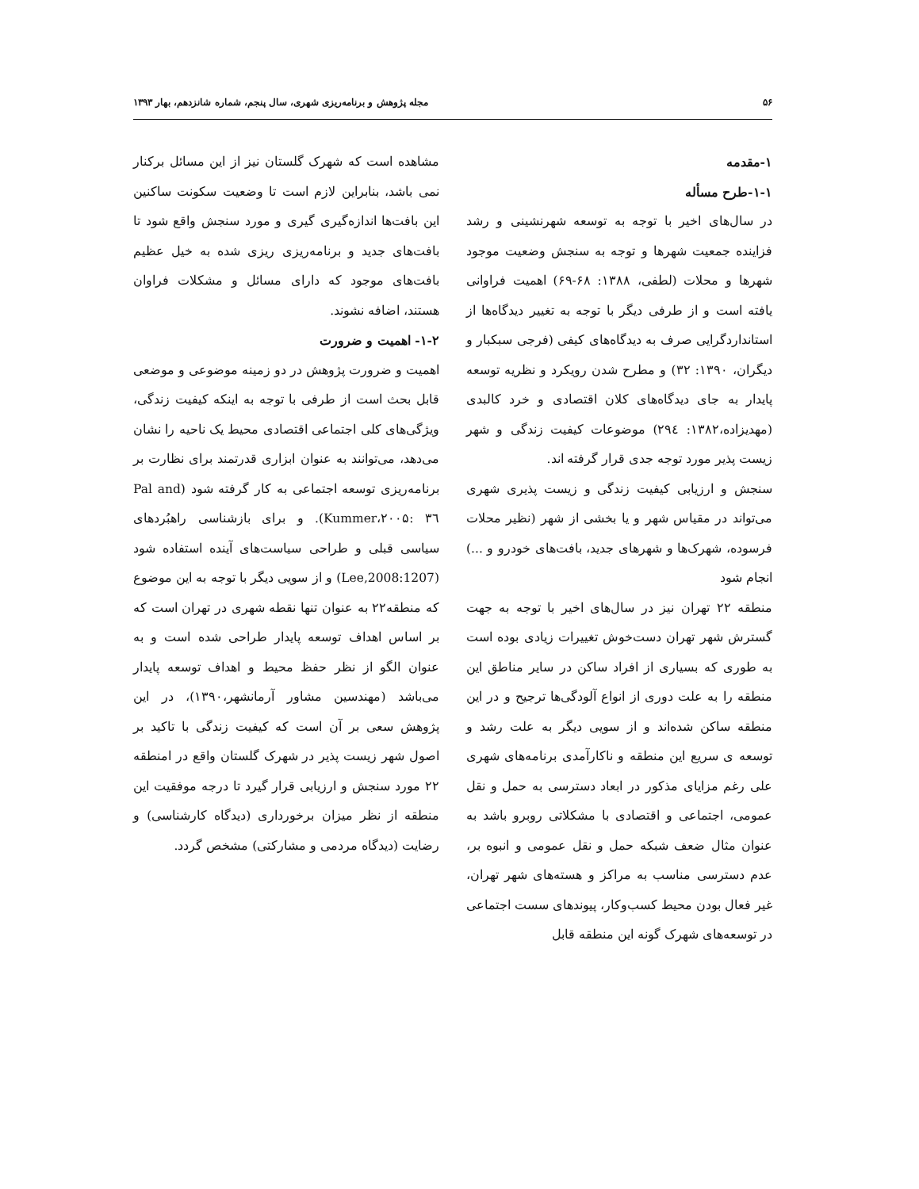۵۶ مجله پژوهش و برنامه‌ریزی شهری، سال پنجم، شماره شانزدهم، بهار ۱۳۹۳
۱-مقدمه
۱-۱-طرح مسأله
در سال‌های اخیر با توجه به توسعه شهرنشینی و رشد فزاینده جمعیت شهرها و توجه به سنجش وضعیت موجود شهرها و محلات (لطفی، ۱۳۸۸: ۶۸-۶۹) اهمیت فراوانی یافته است و از طرفی دیگر با توجه به تغییر دیدگاه‌ها از استانداردگرایی صرف به دیدگاه‌های کیفی (فرجی سبکبار و دیگران، ۱۳۹۰: ۳۲) و مطرح شدن رویکرد و نظریه توسعه پایدار به جای دیدگاه‌های کلان اقتصادی و خرد کالبدی (مهدیزاده،۱۳۸۲: ۲۹٤) موضوعات کیفیت زندگی و شهر زیست پذیر مورد توجه جدی قرار گرفته اند.
سنجش و ارزیابی کیفیت زندگی و زیست پذیری شهری می‌تواند در مقیاس شهر و یا بخشی از شهر (نظیر محلات فرسوده، شهرک‌ها و شهرهای جدید، بافت‌های خودرو و ...) انجام شود
منطقه ۲۲ تهران نیز در سال‌های اخیر با توجه به جهت گسترش شهر تهران دست‌خوش تغییرات زیادی بوده است به طوری که بسیاری از افراد ساکن در سایر مناطق این منطقه را به علت دوری از انواع آلودگی‌ها ترجیح و در این منطقه ساکن شده‌اند و از سویی دیگر به علت رشد و توسعه ی سریع این منطقه و ناکارآمدی برنامه‌های شهری علی رغم مزایای مذکور در ابعاد دسترسی به حمل و نقل عمومی، اجتماعی و اقتصادی با مشکلاتی روبرو باشد به عنوان مثال ضعف شبکه حمل و نقل عمومی و انبوه بر، عدم دسترسی مناسب به مراکز و هسته‌های شهر تهران، غیر فعال بودن محیط کسب‌وکار، پیوندهای سست اجتماعی در توسعه‌های شهرک گونه این منطقه قابل
مشاهده است که شهرک گلستان نیز از این مسائل برکنار نمی باشد، بنابراین لازم است تا وضعیت سکونت ساکنین این بافت‌ها اندازه‌گیری گیری و مورد سنجش واقع شود تا بافت‌های جدید و برنامه‌ریزی ریزی شده به خیل عظیم بافت‌های موجود که دارای مسائل و مشکلات فراوان هستند، اضافه نشوند.
۱-۲- اهمیت و ضرورت
اهمیت و ضرورت پژوهش در دو زمینه موضوعی و موضعی قابل بحث است از طرفی با توجه به اینکه کیفیت زندگی، ویژگی‌های کلی اجتماعی اقتصادی محیط یک ناحیه را نشان می‌دهد، می‌توانند به عنوان ابزاری قدرتمند برای نظارت بر برنامه‌ریزی توسعه اجتماعی به کار گرفته شود (Pal and Kummer،۲۰۰۵: ۳٦). و برای بازشناسی راهبُردهای سیاسی قبلی و طراحی سیاست‌های آینده استفاده شود (Lee,2008:1207) و از سویی دیگر با توجه به این موضوع که منطقه۲۲ به عنوان تنها نقطه شهری در تهران است که بر اساس اهداف توسعه پایدار طراحی شده است و به عنوان الگو از نظر حفظ محیط و اهداف توسعه پایدار می‌باشد (مهندسین مشاور آرمانشهر،۱۳۹۰)، در این پژوهش سعی بر آن است که کیفیت زندگی با تاکید بر اصول شهر زیست پذیر در شهرک گلستان واقع در امنطقه ۲۲ مورد سنجش و ارزیابی قرار گیرد تا درجه موفقیت این منطقه از نظر میزان برخورداری (دیدگاه کارشناسی) و رضایت (دیدگاه مردمی و مشارکتی) مشخص گردد.